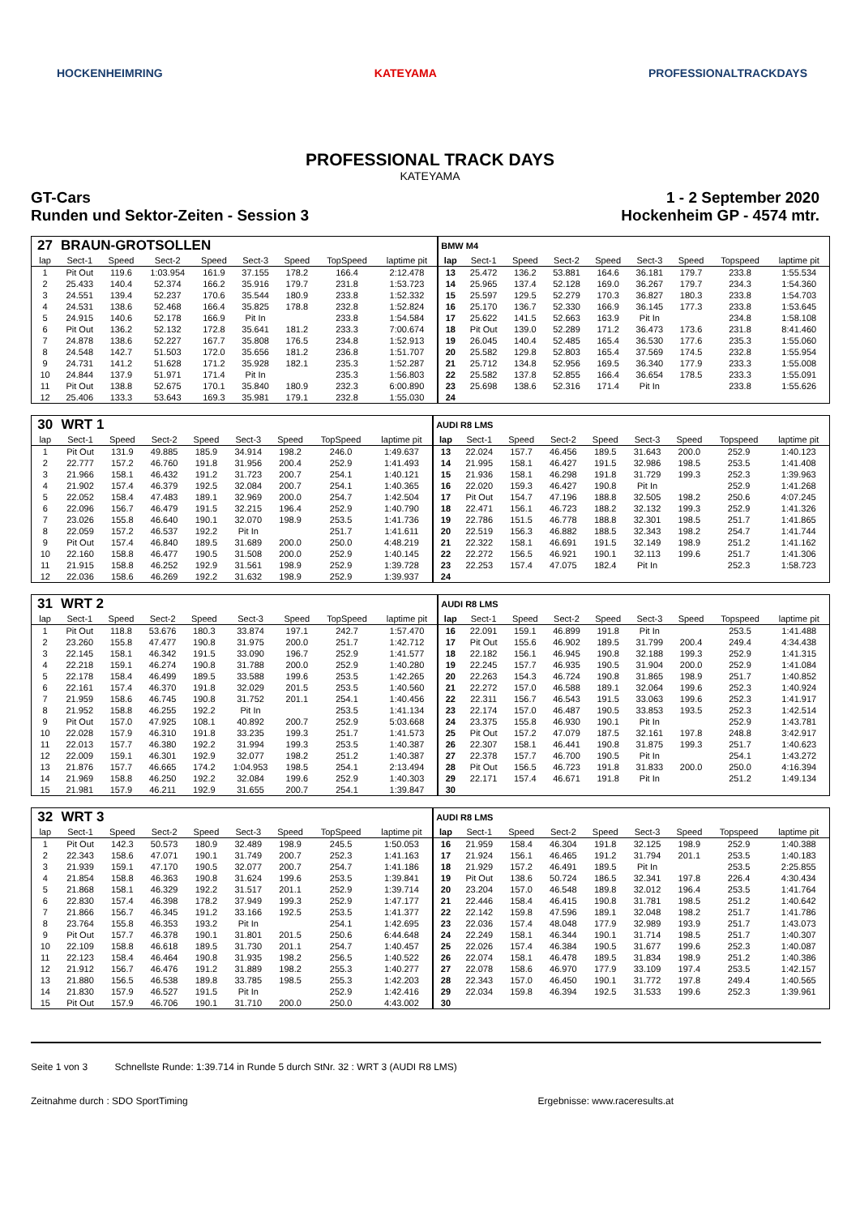HOCKENHEIMRING KATEYAMA PROFESSIONALTRACKDAYS
PROFESSIONAL TRACK DAYS
KATEYAMA
GT-Cars
Runden und Sektor-Zeiten - Session 3 1 - 2 September 2020
Hockenheim GP - 4574 mtr.
| 27 | BRAUN-GROTSOLLEN | | | | | | | | BMW M4 | | | | | | | | |
| lap | Sect-1 | Speed | Sect-2 | Speed | Sect-3 | Speed | TopSpeed | laptime pit | lap | Sect-1 | Speed | Sect-2 | Speed | Sect-3 | Speed | Topspeed | laptime pit |
| 1 | Pit Out | 119.6 | 1:03.954 | 161.9 | 37.155 | 178.2 | 166.4 | 2:12.478 | 13 | 25.472 | 136.2 | 53.881 | 164.6 | 36.181 | 179.7 | 233.8 | 1:55.534 |
| 2 | 25.433 | 140.4 | 52.374 | 166.2 | 35.916 | 179.7 | 231.8 | 1:53.723 | 14 | 25.965 | 137.4 | 52.128 | 169.0 | 36.267 | 179.7 | 234.3 | 1:54.360 |
| 3 | 24.551 | 139.4 | 52.237 | 170.6 | 35.544 | 180.9 | 233.8 | 1:52.332 | 15 | 25.597 | 129.5 | 52.279 | 170.3 | 36.827 | 180.3 | 233.8 | 1:54.703 |
| 4 | 24.531 | 138.6 | 52.468 | 166.4 | 35.825 | 178.8 | 232.8 | 1:52.824 | 16 | 25.170 | 136.7 | 52.330 | 166.9 | 36.145 | 177.3 | 233.8 | 1:53.645 |
| 5 | 24.915 | 140.6 | 52.178 | 166.9 | Pit In | | 233.8 | 1:54.584 | 17 | 25.622 | 141.5 | 52.663 | 163.9 | Pit In | | 234.8 | 1:58.108 |
| 6 | Pit Out | 136.2 | 52.132 | 172.8 | 35.641 | 181.2 | 233.3 | 7:00.674 | 18 | Pit Out | 139.0 | 52.289 | 171.2 | 36.473 | 173.6 | 231.8 | 8:41.460 |
| 7 | 24.878 | 138.6 | 52.227 | 167.7 | 35.808 | 176.5 | 234.8 | 1:52.913 | 19 | 26.045 | 140.4 | 52.485 | 165.4 | 36.530 | 177.6 | 235.3 | 1:55.060 |
| 8 | 24.548 | 142.7 | 51.503 | 172.0 | 35.656 | 181.2 | 236.8 | 1:51.707 | 20 | 25.582 | 129.8 | 52.803 | 165.4 | 37.569 | 174.5 | 232.8 | 1:55.954 |
| 9 | 24.731 | 141.2 | 51.628 | 171.2 | 35.928 | 182.1 | 235.3 | 1:52.287 | 21 | 25.712 | 134.8 | 52.956 | 169.5 | 36.340 | 177.9 | 233.3 | 1:55.008 |
| 10 | 24.844 | 137.9 | 51.971 | 171.4 | Pit In | | 235.3 | 1:56.803 | 22 | 25.582 | 137.8 | 52.855 | 166.4 | 36.654 | 178.5 | 233.3 | 1:55.091 |
| 11 | Pit Out | 138.8 | 52.675 | 170.1 | 35.840 | 180.9 | 232.3 | 6:00.890 | 23 | 25.698 | 138.6 | 52.316 | 171.4 | Pit In | | 233.8 | 1:55.626 |
| 12 | 25.406 | 133.3 | 53.643 | 169.3 | 35.981 | 179.1 | 232.8 | 1:55.030 | 24 | | | | | | | | |
| 30 | WRT 1 | | | | | | | | AUDI R8 LMS | | | | | | | | |
| lap | Sect-1 | Speed | Sect-2 | Speed | Sect-3 | Speed | TopSpeed | laptime pit | lap | Sect-1 | Speed | Sect-2 | Speed | Sect-3 | Speed | Topspeed | laptime pit |
| 1 | Pit Out | 131.9 | 49.885 | 185.9 | 34.914 | 198.2 | 246.0 | 1:49.637 | 13 | 22.024 | 157.7 | 46.456 | 189.5 | 31.643 | 200.0 | 252.9 | 1:40.123 |
| 2 | 22.777 | 157.2 | 46.760 | 191.8 | 31.956 | 200.4 | 252.9 | 1:41.493 | 14 | 21.995 | 158.1 | 46.427 | 191.5 | 32.986 | 198.5 | 253.5 | 1:41.408 |
| 3 | 21.966 | 158.1 | 46.432 | 191.2 | 31.723 | 200.7 | 254.1 | 1:40.121 | 15 | 21.936 | 158.1 | 46.298 | 191.8 | 31.729 | 199.3 | 252.3 | 1:39.963 |
| 4 | 21.902 | 157.4 | 46.379 | 192.5 | 32.084 | 200.7 | 254.1 | 1:40.365 | 16 | 22.020 | 159.3 | 46.427 | 190.8 | Pit In | | 252.9 | 1:41.268 |
| 5 | 22.052 | 158.4 | 47.483 | 189.1 | 32.969 | 200.0 | 254.7 | 1:42.504 | 17 | Pit Out | 154.7 | 47.196 | 188.8 | 32.505 | 198.2 | 250.6 | 4:07.245 |
| 6 | 22.096 | 156.7 | 46.479 | 191.5 | 32.215 | 196.4 | 252.9 | 1:40.790 | 18 | 22.471 | 156.1 | 46.723 | 188.2 | 32.132 | 199.3 | 252.9 | 1:41.326 |
| 7 | 23.026 | 155.8 | 46.640 | 190.1 | 32.070 | 198.9 | 253.5 | 1:41.736 | 19 | 22.786 | 151.5 | 46.778 | 188.8 | 32.301 | 198.5 | 251.7 | 1:41.865 |
| 8 | 22.059 | 157.2 | 46.537 | 192.2 | Pit In | | 251.7 | 1:41.611 | 20 | 22.519 | 156.3 | 46.882 | 188.5 | 32.343 | 198.2 | 254.7 | 1:41.744 |
| 9 | Pit Out | 157.4 | 46.840 | 189.5 | 31.689 | 200.0 | 250.0 | 4:48.219 | 21 | 22.322 | 158.1 | 46.691 | 191.5 | 32.149 | 198.9 | 251.2 | 1:41.162 |
| 10 | 22.160 | 158.8 | 46.477 | 190.5 | 31.508 | 200.0 | 252.9 | 1:40.145 | 22 | 22.272 | 156.5 | 46.921 | 190.1 | 32.113 | 199.6 | 251.7 | 1:41.306 |
| 11 | 21.915 | 158.8 | 46.252 | 192.9 | 31.561 | 198.9 | 252.9 | 1:39.728 | 23 | 22.253 | 157.4 | 47.075 | 182.4 | Pit In | | 252.3 | 1:58.723 |
| 12 | 22.036 | 158.6 | 46.269 | 192.2 | 31.632 | 198.9 | 252.9 | 1:39.937 | 24 | | | | | | | | |
| 31 | WRT 2 | | | | | | | | AUDI R8 LMS | | | | | | | | |
| lap | Sect-1 | Speed | Sect-2 | Speed | Sect-3 | Speed | TopSpeed | laptime pit | lap | Sect-1 | Speed | Sect-2 | Speed | Sect-3 | Speed | Topspeed | laptime pit |
| 1 | Pit Out | 118.8 | 53.676 | 180.3 | 33.874 | 197.1 | 242.7 | 1:57.470 | 16 | 22.091 | 159.1 | 46.899 | 191.8 | Pit In | | 253.5 | 1:41.488 |
| 2 | 23.260 | 155.8 | 47.477 | 190.8 | 31.975 | 200.0 | 251.7 | 1:42.712 | 17 | Pit Out | 155.6 | 46.902 | 189.5 | 31.799 | 200.4 | 249.4 | 4:34.438 |
| 3 | 22.145 | 158.1 | 46.342 | 191.5 | 33.090 | 196.7 | 252.9 | 1:41.577 | 18 | 22.182 | 156.1 | 46.945 | 190.8 | 32.188 | 199.3 | 252.9 | 1:41.315 |
| 4 | 22.218 | 159.1 | 46.274 | 190.8 | 31.788 | 200.0 | 252.9 | 1:40.280 | 19 | 22.245 | 157.7 | 46.935 | 190.5 | 31.904 | 200.0 | 252.9 | 1:41.084 |
| 5 | 22.178 | 158.4 | 46.499 | 189.5 | 33.588 | 199.6 | 253.5 | 1:42.265 | 20 | 22.263 | 154.3 | 46.724 | 190.8 | 31.865 | 198.9 | 251.7 | 1:40.852 |
| 6 | 22.161 | 157.4 | 46.370 | 191.8 | 32.029 | 201.5 | 253.5 | 1:40.560 | 21 | 22.272 | 157.0 | 46.588 | 189.1 | 32.064 | 199.6 | 252.3 | 1:40.924 |
| 7 | 21.959 | 158.6 | 46.745 | 190.8 | 31.752 | 201.1 | 254.1 | 1:40.456 | 22 | 22.311 | 156.7 | 46.543 | 191.5 | 33.063 | 199.6 | 252.3 | 1:41.917 |
| 8 | 21.952 | 158.8 | 46.255 | 192.2 | Pit In | | 253.5 | 1:41.134 | 23 | 22.174 | 157.0 | 46.487 | 190.5 | 33.853 | 193.5 | 252.3 | 1:42.514 |
| 9 | Pit Out | 157.0 | 47.925 | 108.1 | 40.892 | 200.7 | 252.9 | 5:03.668 | 24 | 23.375 | 155.8 | 46.930 | 190.1 | Pit In | | 252.9 | 1:43.781 |
| 10 | 22.028 | 157.9 | 46.310 | 191.8 | 33.235 | 199.3 | 251.7 | 1:41.573 | 25 | Pit Out | 157.2 | 47.079 | 187.5 | 32.161 | 197.8 | 248.8 | 3:42.917 |
| 11 | 22.013 | 157.7 | 46.380 | 192.2 | 31.994 | 199.3 | 253.5 | 1:40.387 | 26 | 22.307 | 158.1 | 46.441 | 190.8 | 31.875 | 199.3 | 251.7 | 1:40.623 |
| 12 | 22.009 | 159.1 | 46.301 | 192.9 | 32.077 | 198.2 | 251.2 | 1:40.387 | 27 | 22.378 | 157.7 | 46.700 | 190.5 | Pit In | | 254.1 | 1:43.272 |
| 13 | 21.876 | 157.7 | 46.665 | 174.2 | 1:04.953 | 198.5 | 254.1 | 2:13.494 | 28 | Pit Out | 156.5 | 46.723 | 191.8 | 31.833 | 200.0 | 250.0 | 4:16.394 |
| 14 | 21.969 | 158.8 | 46.250 | 192.2 | 32.084 | 199.6 | 252.9 | 1:40.303 | 29 | 22.171 | 157.4 | 46.671 | 191.8 | Pit In | | 251.2 | 1:49.134 |
| 15 | 21.981 | 157.9 | 46.211 | 192.9 | 31.655 | 200.7 | 254.1 | 1:39.847 | 30 | | | | | | | | |
| 32 | WRT 3 | | | | | | | | AUDI R8 LMS | | | | | | | | |
| lap | Sect-1 | Speed | Sect-2 | Speed | Sect-3 | Speed | TopSpeed | laptime pit | lap | Sect-1 | Speed | Sect-2 | Speed | Sect-3 | Speed | Topspeed | laptime pit |
| 1 | Pit Out | 142.3 | 50.573 | 180.9 | 32.489 | 198.9 | 245.5 | 1:50.053 | 16 | 21.959 | 158.4 | 46.304 | 191.8 | 32.125 | 198.9 | 252.9 | 1:40.388 |
| 2 | 22.343 | 158.6 | 47.071 | 190.1 | 31.749 | 200.7 | 252.3 | 1:41.163 | 17 | 21.924 | 156.1 | 46.465 | 191.2 | 31.794 | 201.1 | 253.5 | 1:40.183 |
| 3 | 21.939 | 159.1 | 47.170 | 190.5 | 32.077 | 200.7 | 254.7 | 1:41.186 | 18 | 21.929 | 157.2 | 46.491 | 189.5 | Pit In | | 253.5 | 2:25.855 |
| 4 | 21.854 | 158.8 | 46.363 | 190.8 | 31.624 | 199.6 | 253.5 | 1:39.841 | 19 | Pit Out | 138.6 | 50.724 | 186.5 | 32.341 | 197.8 | 226.4 | 4:30.434 |
| 5 | 21.868 | 158.1 | 46.329 | 192.2 | 31.517 | 201.1 | 252.9 | 1:39.714 | 20 | 23.204 | 157.0 | 46.548 | 189.8 | 32.012 | 196.4 | 253.5 | 1:41.764 |
| 6 | 22.830 | 157.4 | 46.398 | 178.2 | 37.949 | 199.3 | 252.9 | 1:47.177 | 21 | 22.446 | 158.4 | 46.415 | 190.8 | 31.781 | 198.5 | 251.2 | 1:40.642 |
| 7 | 21.866 | 156.7 | 46.345 | 191.2 | 33.166 | 192.5 | 253.5 | 1:41.377 | 22 | 22.142 | 159.8 | 47.596 | 189.1 | 32.048 | 198.2 | 251.7 | 1:41.786 |
| 8 | 23.764 | 155.8 | 46.353 | 193.2 | Pit In | | 254.1 | 1:42.695 | 23 | 22.036 | 157.4 | 48.048 | 177.9 | 32.989 | 193.9 | 251.7 | 1:43.073 |
| 9 | Pit Out | 157.7 | 46.378 | 190.1 | 31.801 | 201.5 | 250.6 | 6:44.648 | 24 | 22.249 | 158.1 | 46.344 | 190.1 | 31.714 | 198.5 | 251.7 | 1:40.307 |
| 10 | 22.109 | 158.8 | 46.618 | 189.5 | 31.730 | 201.1 | 254.7 | 1:40.457 | 25 | 22.026 | 157.4 | 46.384 | 190.5 | 31.677 | 199.6 | 252.3 | 1:40.087 |
| 11 | 22.123 | 158.4 | 46.464 | 190.8 | 31.935 | 198.2 | 256.5 | 1:40.522 | 26 | 22.074 | 158.1 | 46.478 | 189.5 | 31.834 | 198.9 | 251.2 | 1:40.386 |
| 12 | 21.912 | 156.7 | 46.476 | 191.2 | 31.889 | 198.2 | 255.3 | 1:40.277 | 27 | 22.078 | 158.6 | 46.970 | 177.9 | 33.109 | 197.4 | 253.5 | 1:42.157 |
| 13 | 21.880 | 156.5 | 46.538 | 189.8 | 33.785 | 198.5 | 255.3 | 1:42.203 | 28 | 22.343 | 157.0 | 46.450 | 190.1 | 31.772 | 197.8 | 249.4 | 1:40.565 |
| 14 | 21.830 | 157.9 | 46.527 | 191.5 | Pit In | | 252.9 | 1:42.416 | 29 | 22.034 | 159.8 | 46.394 | 192.5 | 31.533 | 199.6 | 252.3 | 1:39.961 |
| 15 | Pit Out | 157.9 | 46.706 | 190.1 | 31.710 | 200.0 | 250.0 | 4:43.002 | 30 | | | | | | | | |
Seite 1 von 3 Schnellste Runde: 1:39.714 in Runde 5 durch StNr. 32 : WRT 3 (AUDI R8 LMS)
Zeitnahme durch : SDO SportTiming Ergebnisse: www.raceresults.at